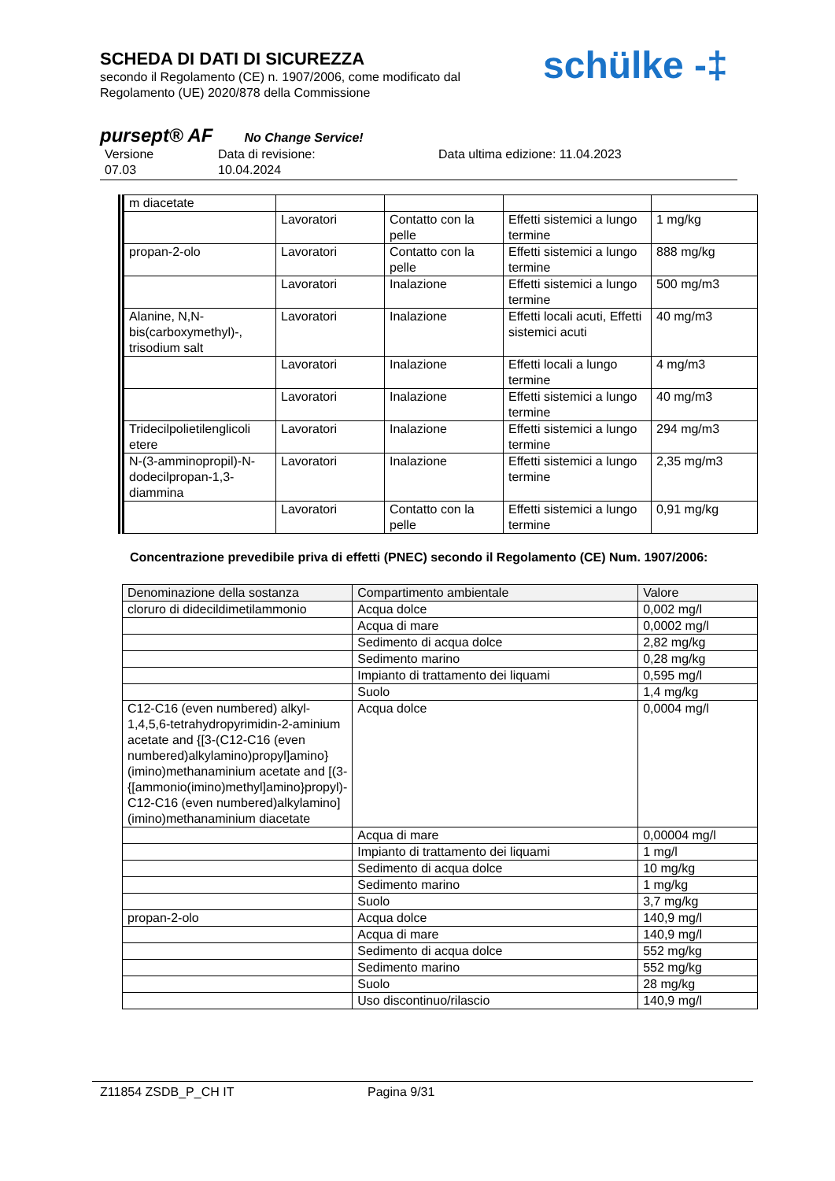SCHEDA DI DATI DI SICUREZZA
secondo il Regolamento (CE) n. 1907/2006, come modificato dal
Regolamento (UE) 2020/878 della Commissione
schülke -‡
pursept® AF No Change Service!
Versione
07.03
Data di revisione:
10.04.2024
Data ultima edizione: 11.04.2023
| m diacetate | | | | |
| | Lavoratori | Contatto con la pelle | Effetti sistemici a lungo termine | 1 mg/kg |
| propan-2-olo | Lavoratori | Contatto con la pelle | Effetti sistemici a lungo termine | 888 mg/kg |
| | Lavoratori | Inalazione | Effetti sistemici a lungo termine | 500 mg/m3 |
| Alanine, N,N-bis(carboxymethyl)-, trisodium salt | Lavoratori | Inalazione | Effetti locali acuti, Effetti sistemici acuti | 40 mg/m3 |
| | Lavoratori | Inalazione | Effetti locali a lungo termine | 4 mg/m3 |
| | Lavoratori | Inalazione | Effetti sistemici a lungo termine | 40 mg/m3 |
| Tridecilpolietilenglicoli etere | Lavoratori | Inalazione | Effetti sistemici a lungo termine | 294 mg/m3 |
| N-(3-amminopropil)-N-dodecilpropan-1,3-diammina | Lavoratori | Inalazione | Effetti sistemici a lungo termine | 2,35 mg/m3 |
| | Lavoratori | Contatto con la pelle | Effetti sistemici a lungo termine | 0,91 mg/kg |
Concentrazione prevedibile priva di effetti (PNEC) secondo il Regolamento (CE) Num. 1907/2006:
| Denominazione della sostanza | Compartimento ambientale | Valore |
| --- | --- | --- |
| cloruro di didecildimetilammonio | Acqua dolce | 0,002 mg/l |
| | Acqua di mare | 0,0002 mg/l |
| | Sedimento di acqua dolce | 2,82 mg/kg |
| | Sedimento marino | 0,28 mg/kg |
| | Impianto di trattamento dei liquami | 0,595 mg/l |
| | Suolo | 1,4 mg/kg |
| C12-C16 (even numbered) alkyl-1,4,5,6-tetrahydropyrimidin-2-aminium acetate and {[3-(C12-C16 (even numbered)alkylamino)propyl]amino}(imino)methanaminium acetate and [(3-{[ammonio(imino)methyl]amino}propyl)-C12-C16 (even numbered)alkylamino](imino)methanaminium diacetate | Acqua dolce | 0,0004 mg/l |
| | Acqua di mare | 0,00004 mg/l |
| | Impianto di trattamento dei liquami | 1 mg/l |
| | Sedimento di acqua dolce | 10 mg/kg |
| | Sedimento marino | 1 mg/kg |
| | Suolo | 3,7 mg/kg |
| propan-2-olo | Acqua dolce | 140,9 mg/l |
| | Acqua di mare | 140,9 mg/l |
| | Sedimento di acqua dolce | 552 mg/kg |
| | Sedimento marino | 552 mg/kg |
| | Suolo | 28 mg/kg |
| | Uso discontinuo/rilascio | 140,9 mg/l |
Z11854 ZSDB_P_CH IT Pagina 9/31